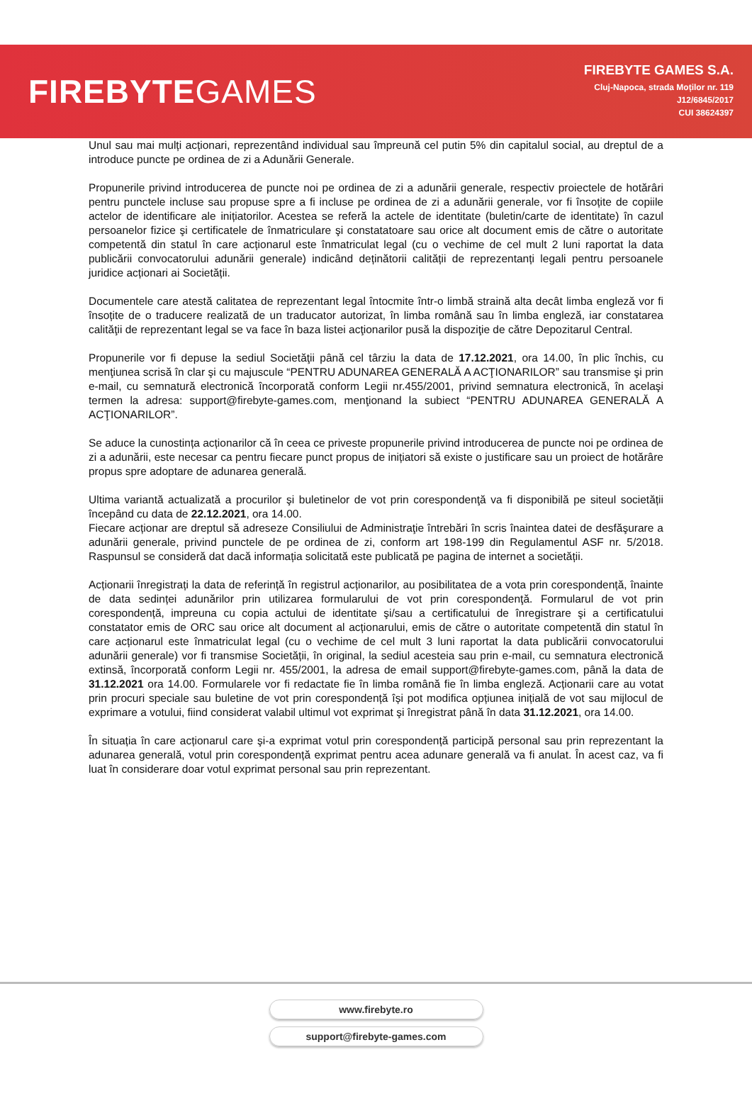FIREBYTEGAMES
FIREBYTE GAMES S.A.
Cluj-Napoca, strada Moților nr. 119
J12/6845/2017
CUI 38624397
Unul sau mai mulți acționari, reprezentând individual sau împreună cel putin 5% din capitalul social, au dreptul de a introduce puncte pe ordinea de zi a Adunării Generale.
Propunerile privind introducerea de puncte noi pe ordinea de zi a adunării generale, respectiv proiectele de hotărâri pentru punctele incluse sau propuse spre a fi incluse pe ordinea de zi a adunării generale, vor fi însoțite de copiile actelor de identificare ale inițiatorilor. Acestea se referă la actele de identitate (buletin/carte de identitate) în cazul persoanelor fizice şi certificatele de înmatriculare şi constatatoare sau orice alt document emis de către o autoritate competentă din statul în care acționarul este înmatriculat legal (cu o vechime de cel mult 2 luni raportat la data publicării convocatorului adunării generale) indicând deținătorii calității de reprezentanți legali pentru persoanele juridice acționari ai Societății.
Documentele care atestă calitatea de reprezentant legal întocmite într-o limbă straină alta decât limba engleză vor fi însoțite de o traducere realizată de un traducator autorizat, în limba română sau în limba engleză, iar constatarea calităţii de reprezentant legal se va face în baza listei acţionarilor pusă la dispoziţie de către Depozitarul Central.
Propunerile vor fi depuse la sediul Societăţii până cel târziu la data de 17.12.2021, ora 14.00, în plic închis, cu menţiunea scrisă în clar şi cu majuscule “PENTRU ADUNAREA GENERALĂ A ACŢIONARILOR” sau transmise şi prin e-mail, cu semnatură electronică încorporată conform Legii nr.455/2001, privind semnatura electronică, în acelaşi termen la adresa: support@firebyte-games.com, menţionand la subiect “PENTRU ADUNAREA GENERALĂ A ACŢIONARILOR”.
Se aduce la cunostința acționarilor că în ceea ce priveste propunerile privind introducerea de puncte noi pe ordinea de zi a adunării, este necesar ca pentru fiecare punct propus de inițiatori să existe o justificare sau un proiect de hotărâre propus spre adoptare de adunarea generală.
Ultima variantă actualizată a procurilor şi buletinelor de vot prin corespondenţă va fi disponibilă pe siteul societății începând cu data de 22.12.2021, ora 14.00.
Fiecare acționar are dreptul să adreseze Consiliului de Administraţie întrebări în scris înaintea datei de desfăşurare a adunării generale, privind punctele de pe ordinea de zi, conform art 198-199 din Regulamentul ASF nr. 5/2018. Raspunsul se consideră dat dacă informația solicitată este publicată pe pagina de internet a societății.
Acționarii înregistrați la data de referință în registrul acționarilor, au posibilitatea de a vota prin corespondență, înainte de data sedinței adunărilor prin utilizarea formularului de vot prin corespondenţă. Formularul de vot prin corespondență, impreuna cu copia actului de identitate şi/sau a certificatului de înregistrare şi a certificatului constatator emis de ORC sau orice alt document al acționarului, emis de către o autoritate competentă din statul în care acționarul este înmatriculat legal (cu o vechime de cel mult 3 luni raportat la data publicării convocatorului adunării generale) vor fi transmise Societății, în original, la sediul acesteia sau prin e-mail, cu semnatura electronică extinsă, încorporată conform Legii nr. 455/2001, la adresa de email support@firebyte-games.com, până la data de 31.12.2021 ora 14.00. Formularele vor fi redactate fie în limba română fie în limba engleză. Acționarii care au votat prin procuri speciale sau buletine de vot prin corespondență își pot modifica opțiunea inițială de vot sau mijlocul de exprimare a votului, fiind considerat valabil ultimul vot exprimat şi înregistrat până în data 31.12.2021, ora 14.00.
În situația în care acționarul care şi-a exprimat votul prin corespondență participă personal sau prin reprezentant la adunarea generală, votul prin corespondență exprimat pentru acea adunare generală va fi anulat. În acest caz, va fi luat în considerare doar votul exprimat personal sau prin reprezentant.
www.firebyte.ro
support@firebyte-games.com